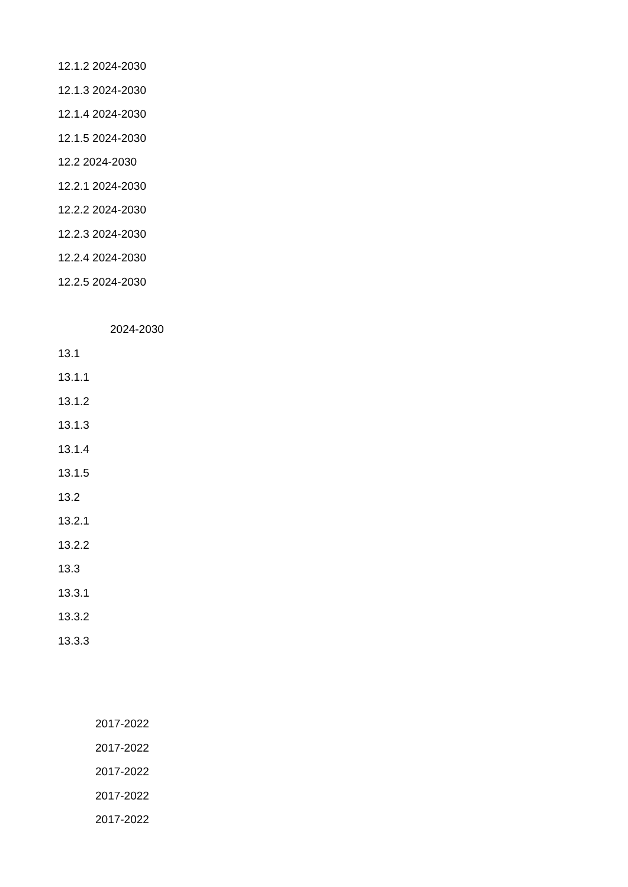12.1.2 2024-2030
12.1.3 2024-2030
12.1.4 2024-2030
12.1.5 2024-2030
12.2 2024-2030
12.2.1 2024-2030
12.2.2 2024-2030
12.2.3 2024-2030
12.2.4 2024-2030
12.2.5 2024-2030
2024-2030
13.1
13.1.1
13.1.2
13.1.3
13.1.4
13.1.5
13.2
13.2.1
13.2.2
13.3
13.3.1
13.3.2
13.3.3
2017-2022
2017-2022
2017-2022
2017-2022
2017-2022